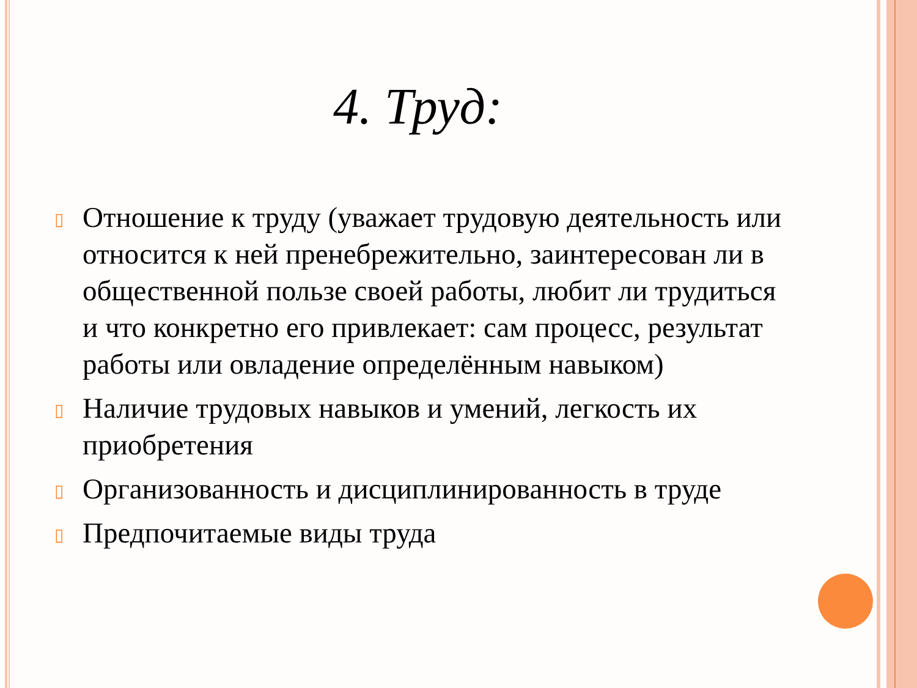4. Труд:
▯ Отношение к труду (уважает трудовую деятельность или относится к ней пренебрежительно, заинтересован ли в общественной пользе своей работы, любит ли трудиться и что конкретно его привлекает: сам процесс, результат работы или овладение определённым навыком)
▯ Наличие трудовых навыков и умений, легкость их приобретения
▯ Организованность и дисциплинированность в труде
▯ Предпочитаемые виды труда